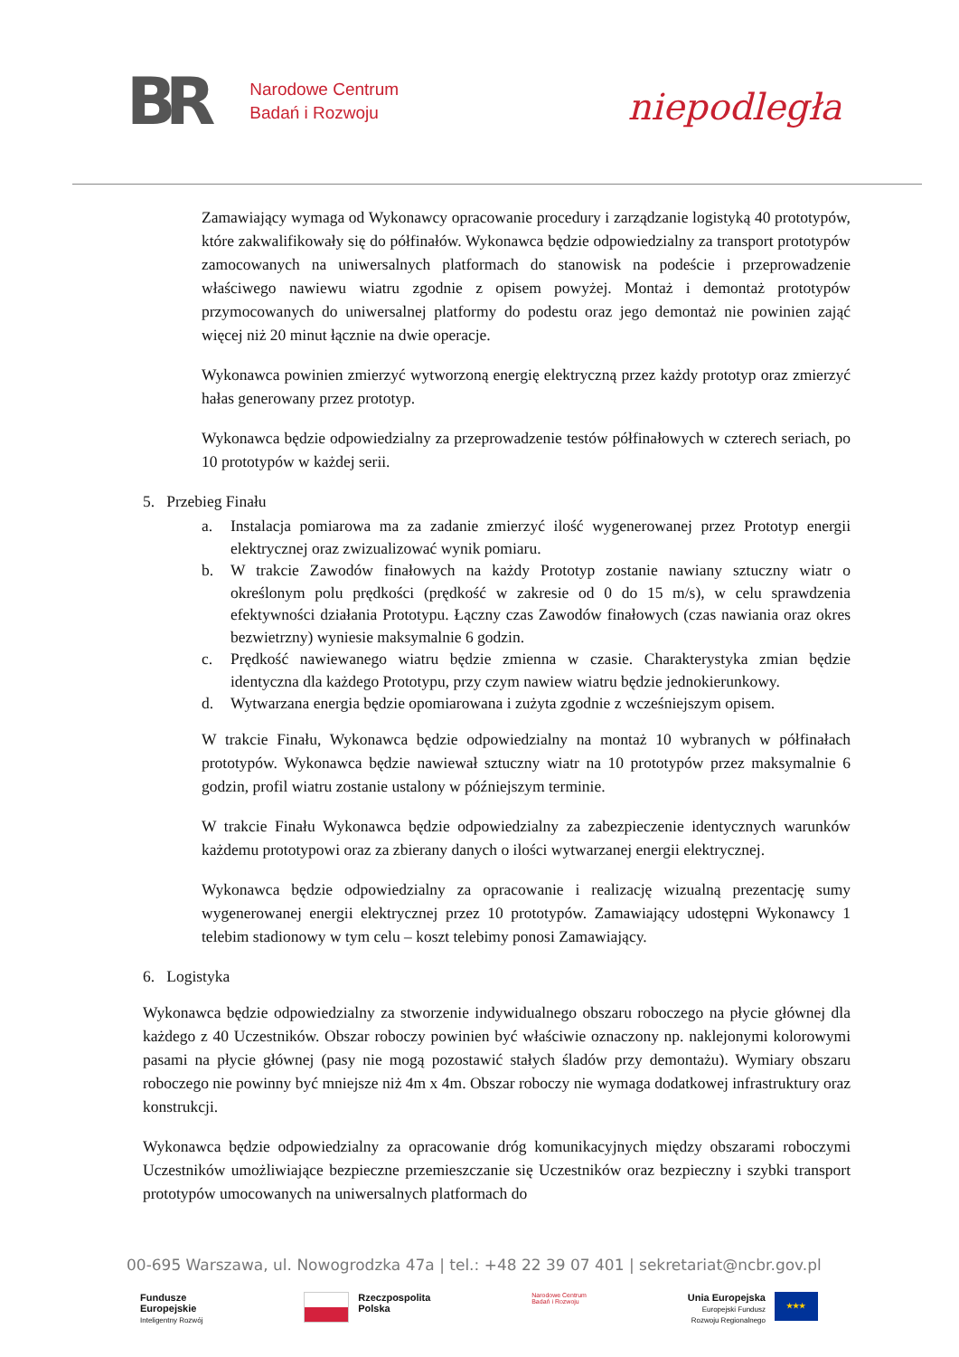BR
Narodowe Centrum
Badań i Rozwoju
niepodległa
Zamawiający wymaga od Wykonawcy opracowanie procedury i zarządzanie logistyką 40 prototypów, które zakwalifikowały się do półfinałów. Wykonawca będzie odpowiedzialny za transport prototypów zamocowanych na uniwersalnych platformach do stanowisk na podeście i przeprowadzenie właściwego nawiewu wiatru zgodnie z opisem powyżej. Montaż i demontaż prototypów przymocowanych do uniwersalnej platformy do podestu oraz jego demontaż nie powinien zająć więcej niż 20 minut łącznie na dwie operacje.
Wykonawca powinien zmierzyć wytworzoną energię elektryczną przez każdy prototyp oraz zmierzyć hałas generowany przez prototyp.
Wykonawca będzie odpowiedzialny za przeprowadzenie testów półfinałowych w czterech seriach, po 10 prototypów w każdej serii.
5. Przebieg Finału
a. Instalacja pomiarowa ma za zadanie zmierzyć ilość wygenerowanej przez Prototyp energii elektrycznej oraz zwizualizować wynik pomiaru.
b. W trakcie Zawodów finałowych na każdy Prototyp zostanie nawiany sztuczny wiatr o określonym polu prędkości (prędkość w zakresie od 0 do 15 m/s), w celu sprawdzenia efektywności działania Prototypu. Łączny czas Zawodów finałowych (czas nawiania oraz okres bezwietrzny) wyniesie maksymalnie 6 godzin.
c. Prędkość nawiewanego wiatru będzie zmienna w czasie. Charakterystyka zmian będzie identyczna dla każdego Prototypu, przy czym nawiew wiatru będzie jednokierunkowy.
d. Wytwarzana energia będzie opomiarowana i zużyta zgodnie z wcześniejszym opisem.
W trakcie Finału, Wykonawca będzie odpowiedzialny na montaż 10 wybranych w półfinałach prototypów. Wykonawca będzie nawiewał sztuczny wiatr na 10 prototypów przez maksymalnie 6 godzin, profil wiatru zostanie ustalony w późniejszym terminie.
W trakcie Finału Wykonawca będzie odpowiedzialny za zabezpieczenie identycznych warunków każdemu prototypowi oraz za zbierany danych o ilości wytwarzanej energii elektrycznej.
Wykonawca będzie odpowiedzialny za opracowanie i realizację wizualną prezentację sumy wygenerowanej energii elektrycznej przez 10 prototypów. Zamawiający udostępni Wykonawcy 1 telebim stadionowy w tym celu – koszt telebimy ponosi Zamawiający.
6. Logistyka
Wykonawca będzie odpowiedzialny za stworzenie indywidualnego obszaru roboczego na płycie głównej dla każdego z 40 Uczestników. Obszar roboczy powinien być właściwie oznaczony np. naklejonymi kolorowymi pasami na płycie głównej (pasy nie mogą pozostawić stałych śladów przy demontażu). Wymiary obszaru roboczego nie powinny być mniejsze niż 4m x 4m. Obszar roboczy nie wymaga dodatkowej infrastruktury oraz konstrukcji.
Wykonawca będzie odpowiedzialny za opracowanie dróg komunikacyjnych między obszarami roboczymi Uczestników umożliwiające bezpieczne przemieszczanie się Uczestników oraz bezpieczny i szybki transport prototypów umocowanych na uniwersalnych platformach do
00-695 Warszawa, ul. Nowogrodzka 47a | tel.: +48 22 39 07 401 | sekretariat@ncbr.gov.pl
Fundusze
Europejskie
Inteligentny Rozwój
Rzeczpospolita
Polska
Narodowe Centrum
Badań i Rozwoju
Unia Europejska
Europejski Fundusz
Rozwoju Regionalnego
★★★